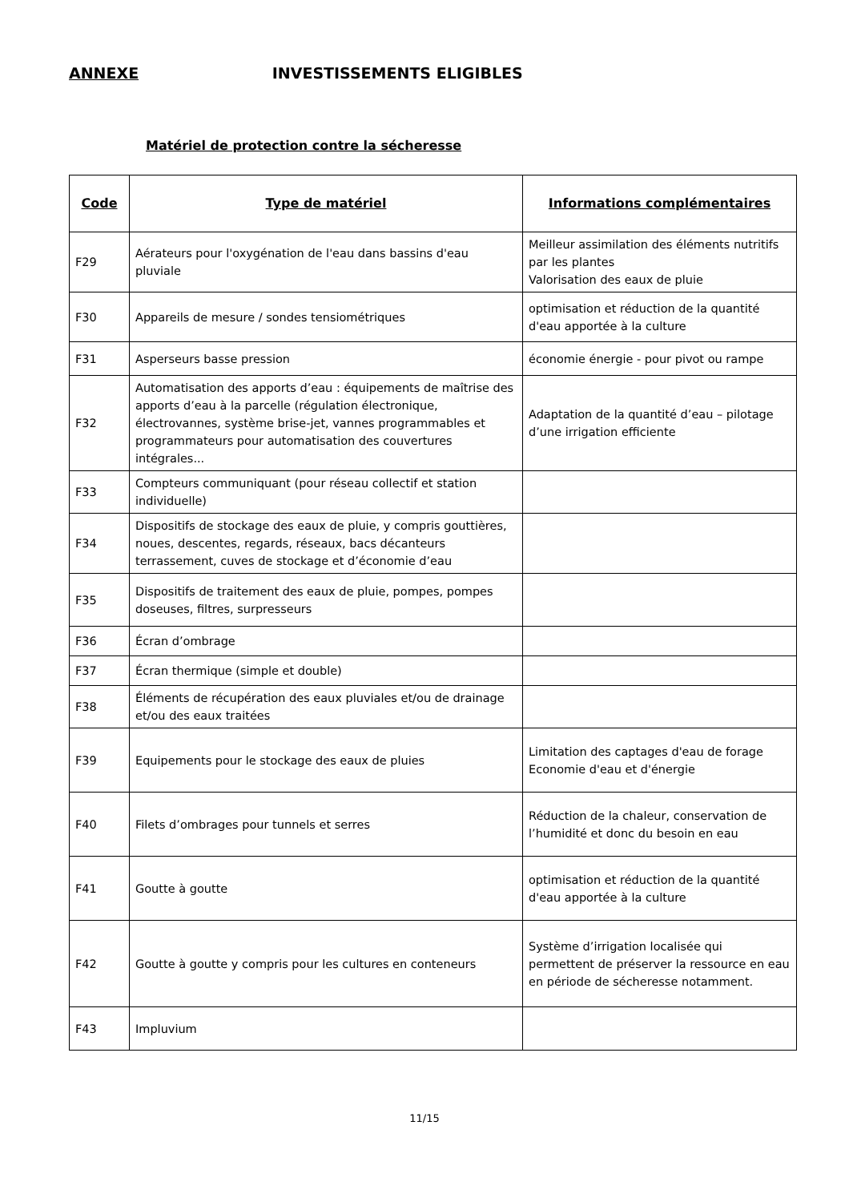ANNEXE INVESTISSEMENTS ELIGIBLES
Matériel de protection contre la sécheresse
| Code | Type de matériel | Informations complémentaires |
| --- | --- | --- |
| F29 | Aérateurs pour l'oxygénation de l'eau dans bassins d'eau pluviale | Meilleur assimilation des éléments nutritifs par les plantes Valorisation des eaux de pluie |
| F30 | Appareils de mesure / sondes tensiométriques | optimisation et réduction de la quantité d'eau apportée à la culture |
| F31 | Asperseurs basse pression | économie énergie - pour pivot ou rampe |
| F32 | Automatisation des apports d’eau : équipements de maîtrise des apports d’eau à la parcelle (régulation électronique, électrovannes, système brise-jet, vannes programmables et programmateurs pour automatisation des couvertures intégrales... | Adaptation de la quantité d’eau – pilotage d’une irrigation efficiente |
| F33 | Compteurs communiquant (pour réseau collectif et station individuelle) | |
| F34 | Dispositifs de stockage des eaux de pluie, y compris gouttières, noues, descentes, regards, réseaux, bacs décanteurs terrassement, cuves de stockage et d’économie d’eau | |
| F35 | Dispositifs de traitement des eaux de pluie, pompes, pompes doseuses, filtres, surpresseurs | |
| F36 | Écran d’ombrage | |
| F37 | Écran thermique (simple et double) | |
| F38 | Éléments de récupération des eaux pluviales et/ou de drainage et/ou des eaux traitées | |
| F39 | Equipements pour le stockage des eaux de pluies | Limitation des captages d'eau de forage Economie d'eau et d'énergie |
| F40 | Filets d’ombrages pour tunnels et serres | Réduction de la chaleur, conservation de l’humidité et donc du besoin en eau |
| F41 | Goutte à goutte | optimisation et réduction de la quantité d'eau apportée à la culture |
| F42 | Goutte à goutte y compris pour les cultures en conteneurs | Système d’irrigation localisée qui permettent de préserver la ressource en eau en période de sécheresse notamment. |
| F43 | Impluvium | |
11/15